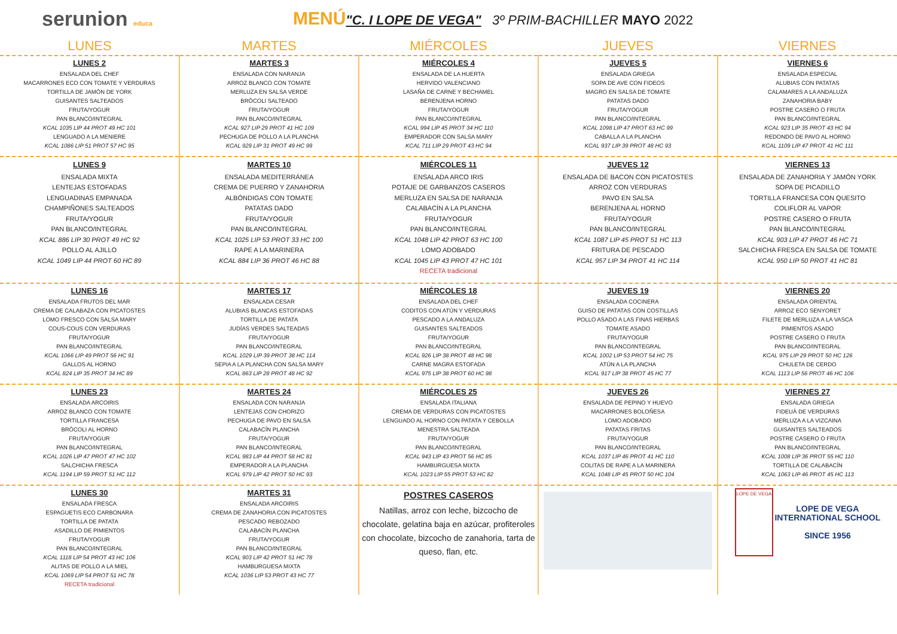serunion educa
MENÚ"C. I LOPE DE VEGA" 3º PRIM-BACHILLER MAYO 2022
| LUNES | MARTES | MIÉRCOLES | JUEVES | VIERNES |
| --- | --- | --- | --- | --- |
| LUNES 2 ENSALADA DEL CHEF MACARRONES ECO CON TOMATE Y VERDURAS TORTILLA DE JAMÓN DE YORK GUISANTES SALTEADOS FRUTA/YOGUR PAN BLANCO/INTEGRAL KCAL 1035 LIP 44 PROT 49 HC 101 LENGUADO A LA MENIERE KCAL 1086 LIP 51 PROT 57 HC 95 | MARTES 3 ENSALADA CON NARANJA ARROZ BLANCO CON TOMATE MERLUZA EN SALSA VERDE BRÓCOLI SALTEADO FRUTA/YOGUR PAN BLANCO/INTEGRAL KCAL 927 LIP 29 PROT 41 HC 109 PECHUGA DE POLLO A LA PLANCHA KCAL 929 LIP 31 PROT 49 HC 99 | MIÉRCOLES 4 ENSALADA DE LA HUERTA HERVIDO VALENCIANO LASAÑA DE CARNE Y BECHAMEL BERENJENA HORNO FRUTA/YOGUR PAN BLANCO/INTEGRAL KCAL 994 LIP 45 PROT 34 HC 110 EMPERADOR CON SALSA MARY KCAL 711 LIP 29 PROT 43 HC 94 | JUEVES 5 ENSALADA GRIEGA SOPA DE AVE CON FIDEOS MAGRO EN SALSA DE TOMATE PATATAS DADO FRUTA/YOGUR PAN BLANCO/INTEGRAL KCAL 1098 LIP 47 PROT 63 HC 99 CABALLA A LA PLANCHA KCAL 937 LIP 39 PROT 48 HC 93 | VIERNES 6 ENSALADA ESPECIAL ALUBIAS CON PATATAS CALAMARES A LA ANDALUZA ZANAHORIA BABY POSTRE CASERO O FRUTA PAN BLANCO/INTEGRAL KCAL 923 LIP 35 PROT 43 HC 94 REDONDO DE PAVO AL HORNO KCAL 1109 LIP 47 PROT 41 HC 111 |
| LUNES 9 ENSALADA MIXTA LENTEJAS ESTOFADAS LENGUADINAS EMPANADA CHAMPIÑONES SALTEADOS FRUTA/YOGUR PAN BLANCO/INTEGRAL KCAL 886 LIP 30 PROT 49 HC 92 POLLO AL AJILLO KCAL 1049 LIP 44 PROT 60 HC 89 | MARTES 10 ENSALADA MEDITERRÁNEA CREMA DE PUERRO Y ZANAHORIA ALBÓNDIGAS CON TOMATE PATATAS DADO FRUTA/YOGUR PAN BLANCO/INTEGRAL KCAL 1025 LIP 53 PROT 33 HC 100 RAPE A LA MARINERA KCAL 884 LIP 36 PROT 46 HC 88 | MIÉRCOLES 11 ENSALADA ARCO IRIS POTAJE DE GARBANZOS CASEROS MERLUZA EN SALSA DE NARANJA CALABACÍN A LA PLANCHA FRUTA/YOGUR PAN BLANCO/INTEGRAL KCAL 1048 LIP 42 PROT 63 HC 100 LOMO ADOBADO KCAL 1045 LIP 43 PROT 47 HC 101 RECETA tradicional | JUEVES 12 ENSALADA DE BACON CON PICATOSTES ARROZ CON VERDURAS PAVO EN SALSA BERENJENA AL HORNO FRUTA/YOGUR PAN BLANCO/INTEGRAL KCAL 1087 LIP 45 PROT 51 HC 113 FRITURA DE PESCADO KCAL 957 LIP 34 PROT 41 HC 114 | VIERNES 13 ENSALADA DE ZANAHORIA Y JAMÓN YORK SOPA DE PICADILLO TORTILLA FRANCESA CON QUESITO COLIFLOR AL VAPOR POSTRE CASERO O FRUTA PAN BLANCO/INTEGRAL KCAL 903 LIP 47 PROT 46 HC 71 SALCHICHA FRESCA EN SALSA DE TOMATE KCAL 950 LIP 50 PROT 41 HC 81 |
| LUNES 16 ENSALADA FRUTOS DEL MAR CREMA DE CALABAZA CON PICATOSTES LOMO FRESCO CON SALSA MARY COUS-COUS CON VERDURAS FRUTA/YOGUR PAN BLANCO/INTEGRAL KCAL 1066 LIP 49 PROT 56 HC 91 GALLOS AL HORNO KCAL 824 LIP 35 PROT 34 HC 89 | MARTES 17 ENSALADA CESAR ALUBIAS BLANCAS ESTOFADAS TORTILLA DE PATATA JUDÍAS VERDES SALTEADAS FRUTA/YOGUR PAN BLANCO/INTEGRAL KCAL 1029 LIP 39 PROT 38 HC 114 SEPIA A LA PLANCHA CON SALSA MARY KCAL 863 LIP 28 PROT 48 HC 92 | MIÉRCOLES 18 ENSALADA DEL CHEF CODITOS CON ATÚN Y VERDURAS PESCADO A LA ANDALUZA GUISANTES SALTEADOS FRUTA/YOGUR PAN BLANCO/INTEGRAL KCAL 926 LIP 38 PROT 48 HC 98 CARNE MAGRA ESTOFADA KCAL 975 LIP 38 PROT 60 HC 98 | JUEVES 19 ENSALADA COCINERA GUISO DE PATATAS CON COSTILLAS POLLO ASADO A LAS FINAS HIERBAS TOMATE ASADO FRUTA/YOGUR PAN BLANCO/INTEGRAL KCAL 1002 LIP 53 PROT 54 HC 75 ATÚN A LA PLANCHA KCAL 917 LIP 38 PROT 45 HC 77 | VIERNES 20 ENSALADA ORIENTAL ARROZ ECO SENYORET FILETE DE MERLUZA A LA VASCA PIMIENTOS ASADO POSTRE CASERO O FRUTA PAN BLANCO/INTEGRAL KCAL 975 LIP 29 PROT 50 HC 126 CHULETA DE CERDO KCAL 1113 LIP 56 PROT 46 HC 106 |
| LUNES 23 ENSALADA ARCOIRIS ARROZ BLANCO CON TOMATE TORTILLA FRANCESA BRÓCOLI AL HORNO FRUTA/YOGUR PAN BLANCO/INTEGRAL KCAL 1026 LIP 47 PROT 47 HC 102 SALCHICHA FRESCA KCAL 1194 LIP 59 PROT 51 HC 112 | MARTES 24 ENSALADA CON NARANJA LENTEJAS CON CHORIZO PECHUGA DE PAVO EN SALSA CALABACÍN PLANCHA FRUTA/YOGUR PAN BLANCO/INTEGRAL KCAL 983 LIP 44 PROT 58 HC 81 EMPERADOR A LA PLANCHA KCAL 979 LIP 42 PROT 50 HC 93 | MIÉRCOLES 25 ENSALADA ITALIANA CREMA DE VERDURAS CON PICATOSTES LENGUADO AL HORNO CON PATATA Y CEBOLLA MENESTRA SALTEADA FRUTA/YOGUR PAN BLANCO/INTEGRAL KCAL 943 LIP 43 PROT 56 HC 85 HAMBURGUESA MIXTA KCAL 1023 LIP 55 PROT 53 HC 82 | JUEVES 26 ENSALADA DE PEPINO Y HUEVO MACARRONES BOLOÑESA LOMO ADOBADO PATATAS FRITAS FRUTA/YOGUR PAN BLANCO/INTEGRAL KCAL 1037 LIP 46 PROT 41 HC 110 COLITAS DE RAPE A LA MARINERA KCAL 1048 LIP 45 PROT 50 HC 104 | VIERNES 27 ENSALADA GRIEGA FIDEUÀ DE VERDURAS MERLUZA A LA VIZCAINA GUISANTES SALTEADOS POSTRE CASERO O FRUTA PAN BLANCO/INTEGRAL KCAL 1008 LIP 36 PROT 55 HC 110 TORTILLA DE CALABACÍN KCAL 1063 LIP 46 PROT 45 HC 113 |
| LUNES 30 ENSALADA FRESCA ESPAGUETIS ECO CARBONARA TORTILLA DE PATATA ASADILLO DE PIMIENTOS FRUTA/YOGUR PAN BLANCO/INTEGRAL KCAL 1118 LIP 54 PROT 43 HC 106 ALITAS DE POLLO A LA MIEL KCAL 1069 LIP 54 PROT 51 HC 78 RECETA tradicional | MARTES 31 ENSALADA ARCOIRIS CREMA DE ZANAHORIA CON PICATOSTES PESCADO REBOZADO CALABACÍN PLANCHA FRUTA/YOGUR PAN BLANCO/INTEGRAL KCAL 903 LIP 42 PROT 51 HC 78 HAMBURGUESA MIXTA KCAL 1036 LIP 53 PROT 43 HC 77 | POSTRES CASEROS Natillas, arroz con leche, bizcocho de chocolate, gelatina baja en azúcar, profiteroles con chocolate, bizcocho de zanahoria, tarta de queso, flan, etc. | | LOPE DE VEGA LOPE DE VEGA INTERNATIONAL SCHOOL SINCE 1956 |